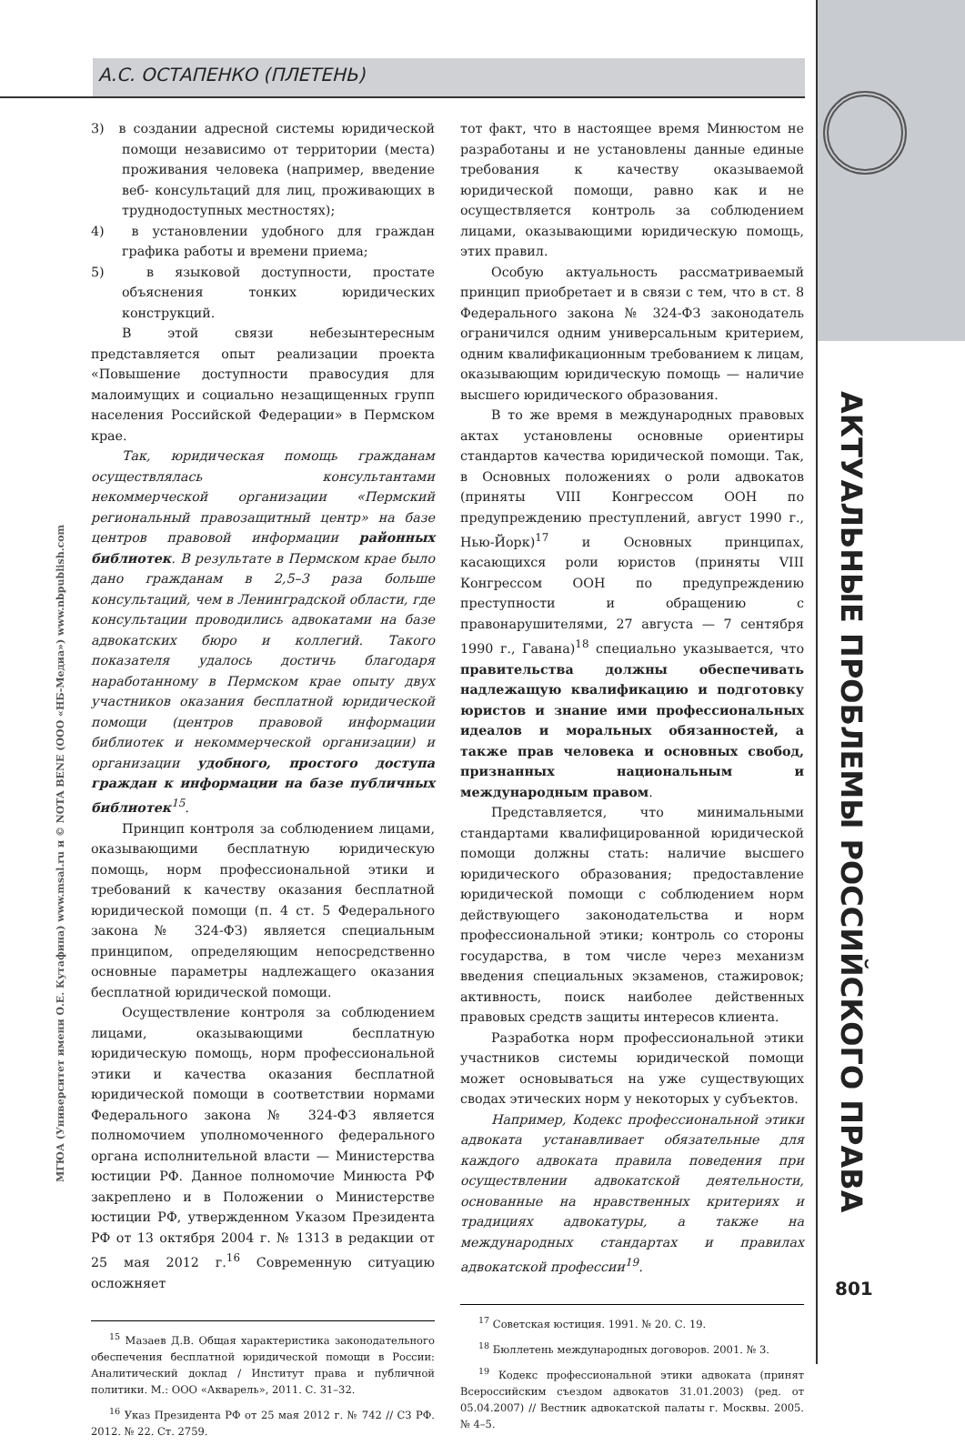А.С. ОСТАПЕНКО (ПЛЕТЕНЬ)
3) в создании адресной системы юридической помощи независимо от территории (места) проживания человека (например, введение веб- консультаций для лиц, проживающих в труднодоступных местностях);
4) в установлении удобного для граждан графика работы и времени приема;
5) в языковой доступности, простате объяснения тонких юридических конструкций.
В этой связи небезынтересным представляется опыт реализации проекта «Повышение доступности правосудия для малоимущих и социально незащищенных групп населения Российской Федерации» в Пермском крае.
Так, юридическая помощь гражданам осуществлялась консультантами некоммерческой организации «Пермский региональный правозащитный центр» на базе центров правовой информации районных библиотек. В результате в Пермском крае было дано гражданам в 2,5–3 раза больше консультаций, чем в Ленинградской области, где консультации проводились адвокатами на базе адвокатских бюро и коллегий. Такого показателя удалось достичь благодаря наработанному в Пермском крае опыту двух участников оказания бесплатной юридической помощи (центров правовой информации библиотек и некоммерческой организации) и организации удобного, простого доступа граждан к информации на базе публичных библиотек<sup>15</sup>.
Принцип контроля за соблюдением лицами, оказывающими бесплатную юридическую помощь, норм профессиональной этики и требований к качеству оказания бесплатной юридической помощи (п. 4 ст. 5 Федерального закона № 324-ФЗ) является специальным принципом, определяющим непосредственно основные параметры надлежащего оказания бесплатной юридической помощи.
Осуществление контроля за соблюдением лицами, оказывающими бесплатную юридическую помощь, норм профессиональной этики и качества оказания бесплатной юридической помощи в соответствии нормами Федерального закона № 324-ФЗ является полномочием уполномоченного федерального органа исполнительной власти — Министерства юстиции РФ. Данное полномочие Минюста РФ закреплено и в Положении о Министерстве юстиции РФ, утвержденном Указом Президента РФ от 13 октября 2004 г. № 1313 в редакции от 25 мая 2012 г.<sup>16</sup> Современную ситуацию осложняет
<sup>15</sup> Мазаев Д.В. Общая характеристика законодательного обеспечения бесплатной юридической помощи в России: Аналитический доклад / Институт права и публичной политики. М.: ООО «Акварель», 2011. С. 31–32.
<sup>16</sup> Указ Президента РФ от 25 мая 2012 г. № 742 // СЗ РФ. 2012. № 22. Ст. 2759.
тот факт, что в настоящее время Минюстом не разработаны и не установлены данные единые требования к качеству оказываемой юридической помощи, равно как и не осуществляется контроль за соблюдением лицами, оказывающими юридическую помощь, этих правил.
Особую актуальность рассматриваемый принцип приобретает и в связи с тем, что в ст. 8 Федерального закона № 324-ФЗ законодатель ограничился одним универсальным критерием, одним квалификационным требованием к лицам, оказывающим юридическую помощь — наличие высшего юридического образования.
В то же время в международных правовых актах установлены основные ориентиры стандартов качества юридической помощи. Так, в Основных положениях о роли адвокатов (приняты VIII Конгрессом ООН по предупреждению преступлений, август 1990 г., Нью-Йорк)<sup>17</sup> и Основных принципах, касающихся роли юристов (приняты VIII Конгрессом ООН по предупреждению преступности и обращению с правонарушителями, 27 августа — 7 сентября 1990 г., Гавана)<sup>18</sup> специально указывается, что правительства должны обеспечивать надлежащую квалификацию и подготовку юристов и знание ими профессиональных идеалов и моральных обязанностей, а также прав человека и основных свобод, признанных национальным и международным правом.
Представляется, что минимальными стандартами квалифицированной юридической помощи должны стать: наличие высшего юридического образования; предоставление юридической помощи с соблюдением норм действующего законодательства и норм профессиональной этики; контроль со стороны государства, в том числе через механизм введения специальных экзаменов, стажировок; активность, поиск наиболее действенных правовых средств защиты интересов клиента.
Разработка норм профессиональной этики участников системы юридической помощи может основываться на уже существующих сводах этических норм у некоторых у субъектов.
Например, Кодекс профессиональной этики адвоката устанавливает обязательные для каждого адвоката правила поведения при осуществлении адвокатской деятельности, основанные на нравственных критериях и традициях адвокатуры, а также на международных стандартах и правилах адвокатской профессии<sup>19</sup>.
<sup>17</sup> Советская юстиция. 1991. № 20. С. 19.
<sup>18</sup> Бюллетень международных договоров. 2001. № 3.
<sup>19</sup> Кодекс профессиональной этики адвоката (принят Всероссийским съездом адвокатов 31.01.2003) (ред. от 05.04.2007) // Вестник адвокатской палаты г. Москвы. 2005. № 4–5.
МГЮА (Университет имени О.Е. Кутафина) www.msal.ru и © NOTA BENE (ООО «НБ-Медиа») www.nbpublish.com
АКТУАЛЬНЫЕ ПРОБЛЕМЫ РОССИЙСКОГО ПРАВА
801